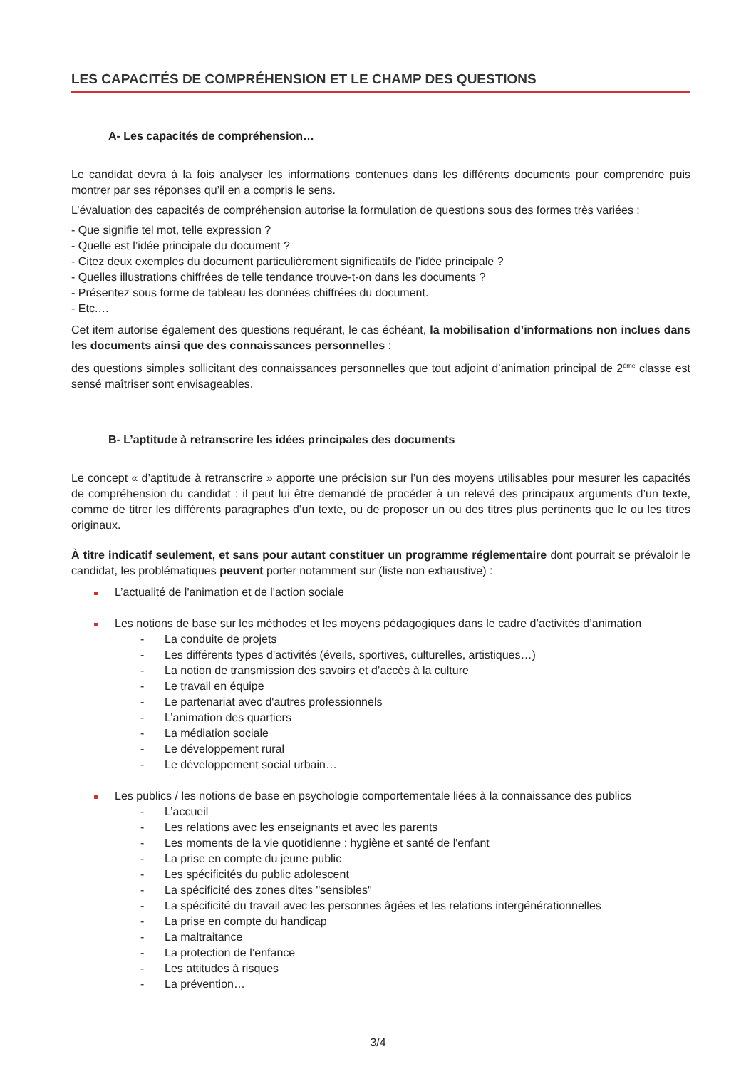LES CAPACITÉS DE COMPRÉHENSION ET LE CHAMP DES QUESTIONS
A- Les capacités de compréhension…
Le candidat devra à la fois analyser les informations contenues dans les différents documents pour comprendre puis montrer par ses réponses qu’il en a compris le sens.
L’évaluation des capacités de compréhension autorise la formulation de questions sous des formes très variées :
- Que signifie tel mot, telle expression ?
- Quelle est l’idée principale du document ?
- Citez deux exemples du document particulièrement significatifs de l’idée principale ?
- Quelles illustrations chiffrées de telle tendance trouve-t-on dans les documents ?
- Présentez sous forme de tableau les données chiffrées du document.
- Etc.…
Cet item autorise également des questions requérant, le cas échéant, la mobilisation d’informations non inclues dans les documents ainsi que des connaissances personnelles :
des questions simples sollicitant des connaissances personnelles que tout adjoint d’animation principal de 2<sup>ème</sup> classe est sensé maîtriser sont envisageables.
B- L’aptitude à retranscrire les idées principales des documents
Le concept « d’aptitude à retranscrire » apporte une précision sur l’un des moyens utilisables pour mesurer les capacités de compréhension du candidat : il peut lui être demandé de procéder à un relevé des principaux arguments d’un texte, comme de titrer les différents paragraphes d’un texte, ou de proposer un ou des titres plus pertinents que le ou les titres originaux.
À titre indicatif seulement, et sans pour autant constituer un programme réglementaire dont pourrait se prévaloir le candidat, les problématiques peuvent porter notamment sur (liste non exhaustive) :
L’actualité de l'animation et de l'action sociale
Les notions de base sur les méthodes et les moyens pédagogiques dans le cadre d’activités d’animation
- La conduite de projets
- Les différents types d’activités (éveils, sportives, culturelles, artistiques…)
- La notion de transmission des savoirs et d’accès à la culture
- Le travail en équipe
- Le partenariat avec d'autres professionnels
- L’animation des quartiers
- La médiation sociale
- Le développement rural
- Le développement social urbain…
Les publics / les notions de base en psychologie comportementale liées à la connaissance des publics
- L’accueil
- Les relations avec les enseignants et avec les parents
- Les moments de la vie quotidienne : hygiène et santé de l'enfant
- La prise en compte du jeune public
- Les spécificités du public adolescent
- La spécificité des zones dites "sensibles"
- La spécificité du travail avec les personnes âgées et les relations intergénérationnelles
- La prise en compte du handicap
- La maltraitance
- La protection de l’enfance
- Les attitudes à risques
- La prévention…
3/4